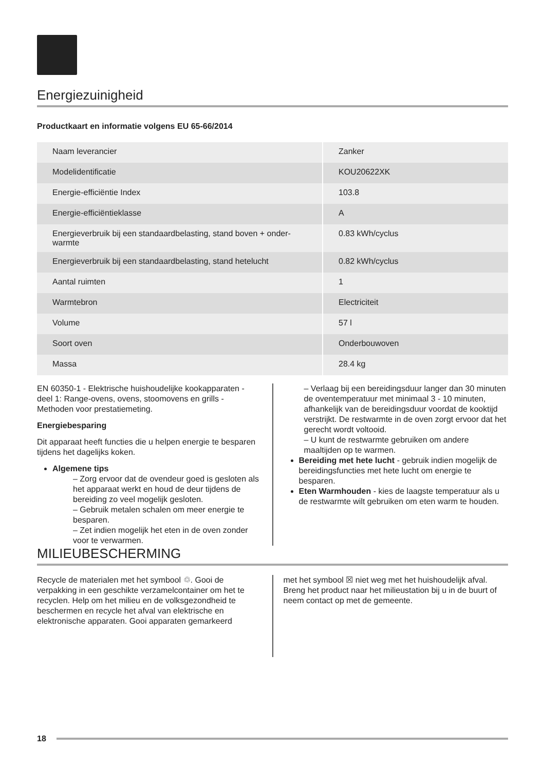Energiezuinigheid
Productkaart en informatie volgens EU 65-66/2014
| Naam leverancier | Zanker |
| Modelidentificatie | KOU20622XK |
| Energie-efficiëntie Index | 103.8 |
| Energie-efficiëntieklasse | A |
| Energieverbruik bij een standaardbelasting, stand boven + onder-warmte | 0.83 kWh/cyclus |
| Energieverbruik bij een standaardbelasting, stand hetelucht | 0.82 kWh/cyclus |
| Aantal ruimten | 1 |
| Warmtebron | Electriciteit |
| Volume | 57 l |
| Soort oven | Onderbouwoven |
| Massa | 28.4 kg |
EN 60350-1 - Elektrische huishoudelijke kookapparaten - deel 1: Range-ovens, ovens, stoomovens en grills - Methoden voor prestatiemeting.
Energiebesparing
Dit apparaat heeft functies die u helpen energie te besparen tijdens het dagelijks koken.
Algemene tips
– Zorg ervoor dat de ovendeur goed is gesloten als het apparaat werkt en houd de deur tijdens de bereiding zo veel mogelijk gesloten.
– Gebruik metalen schalen om meer energie te besparen.
– Zet indien mogelijk het eten in de oven zonder voor te verwarmen.
– Verlaag bij een bereidingsduur langer dan 30 minuten de oventemperatuur met minimaal 3 - 10 minuten, afhankelijk van de bereidingsduur voordat de kooktijd verstrijkt. De restwarmte in de oven zorgt ervoor dat het gerecht wordt voltooid.
– U kunt de restwarmte gebruiken om andere maaltijden op te warmen.
Bereiding met hete lucht - gebruik indien mogelijk de bereidingsfuncties met hete lucht om energie te besparen.
Eten Warmhouden - kies de laagste temperatuur als u de restwarmte wilt gebruiken om eten warm te houden.
MILIEUBESCHERMING
Recycle de materialen met het symbool ♲. Gooi de verpakking in een geschikte verzamelcontainer om het te recyclen. Help om het milieu en de volksgezondheid te beschermen en recycle het afval van elektrische en elektronische apparaten. Gooi apparaten gemarkeerd
met het symbool ☒ niet weg met het huishoudelijk afval. Breng het product naar het milieustation bij u in de buurt of neem contact op met de gemeente.
18